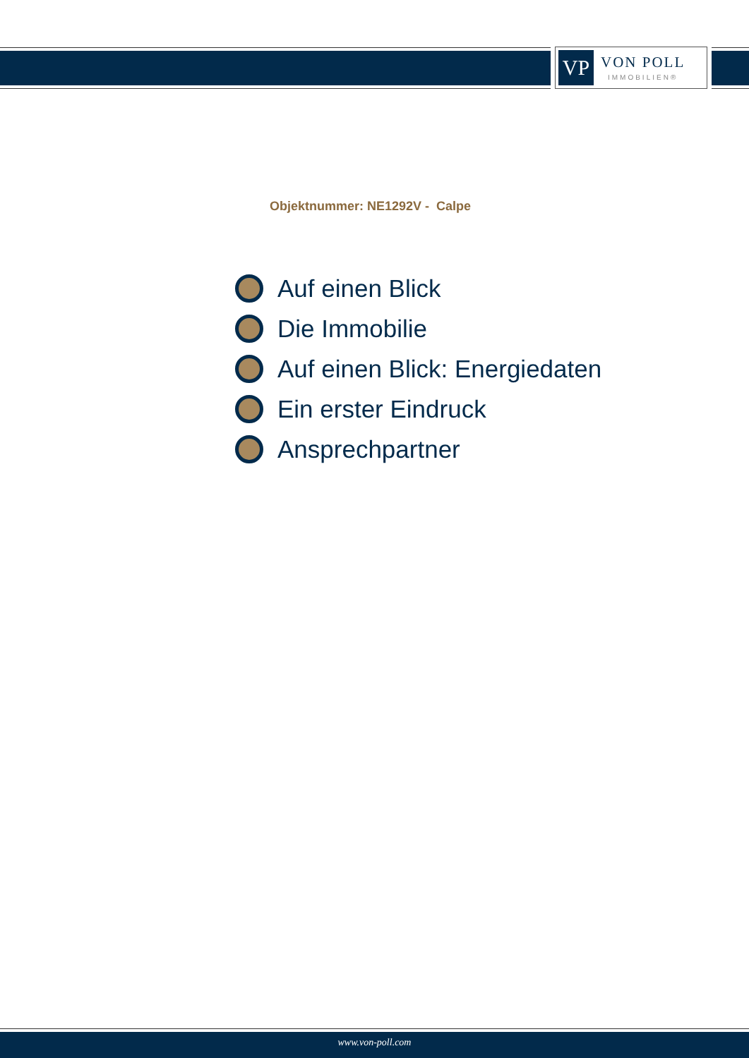VP
VON POLL
IMMOBILIEN®
Objektnummer: NE1292V - Calpe
Auf einen Blick
Die Immobilie
Auf einen Blick: Energiedaten
Ein erster Eindruck
Ansprechpartner
www.von-poll.com